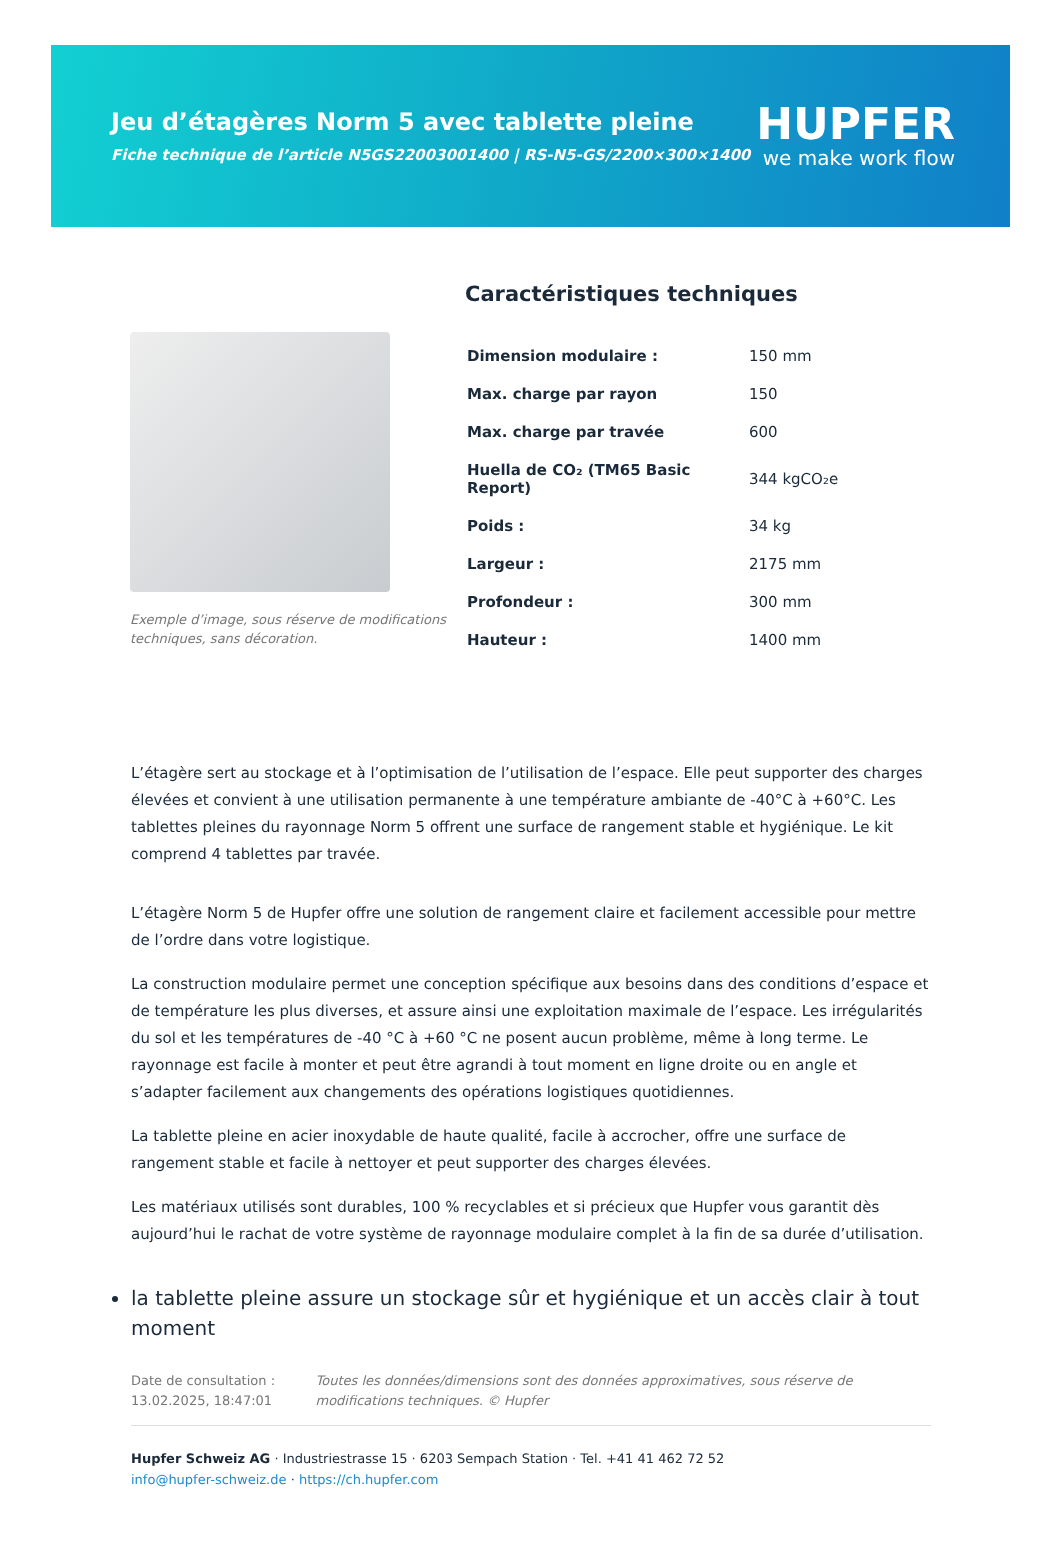Jeu d’étagères Norm 5 avec tablette pleine
Fiche technique de l’article N5GS22003001400 | RS-N5-GS/2200×300×1400
HUPFER
we make work flow
Exemple d’image, sous réserve de modifications techniques, sans décoration.
Caractéristiques techniques
| Dimension modulaire : | 150 mm |
| Max. charge par rayon | 150 |
| Max. charge par travée | 600 |
| Huella de CO₂ (TM65 Basic Report) | 344 kgCO₂e |
| Poids : | 34 kg |
| Largeur : | 2175 mm |
| Profondeur : | 300 mm |
| Hauteur : | 1400 mm |
L’étagère sert au stockage et à l’optimisation de l’utilisation de l’espace. Elle peut supporter des charges élevées et convient à une utilisation permanente à une température ambiante de -40°C à +60°C. Les tablettes pleines du rayonnage Norm 5 offrent une surface de rangement stable et hygiénique. Le kit comprend 4 tablettes par travée.
L’étagère Norm 5 de Hupfer offre une solution de rangement claire et facilement accessible pour mettre de l’ordre dans votre logistique.
La construction modulaire permet une conception spécifique aux besoins dans des conditions d’espace et de température les plus diverses, et assure ainsi une exploitation maximale de l’espace. Les irrégularités du sol et les températures de -40 °C à +60 °C ne posent aucun problème, même à long terme. Le rayonnage est facile à monter et peut être agrandi à tout moment en ligne droite ou en angle et s’adapter facilement aux changements des opérations logistiques quotidiennes.
La tablette pleine en acier inoxydable de haute qualité, facile à accrocher, offre une surface de rangement stable et facile à nettoyer et peut supporter des charges élevées.
Les matériaux utilisés sont durables, 100 % recyclables et si précieux que Hupfer vous garantit dès aujourd’hui le rachat de votre système de rayonnage modulaire complet à la fin de sa durée d’utilisation.
la tablette pleine assure un stockage sûr et hygiénique et un accès clair à tout moment
Date de consultation : 13.02.2025, 18:47:01
Toutes les données/dimensions sont des données approximatives, sous réserve de modifications techniques. © Hupfer
Hupfer Schweiz AG · Industriestrasse 15 · 6203 Sempach Station · Tel. +41 41 462 72 52
info@hupfer-schweiz.de · https://ch.hupfer.com